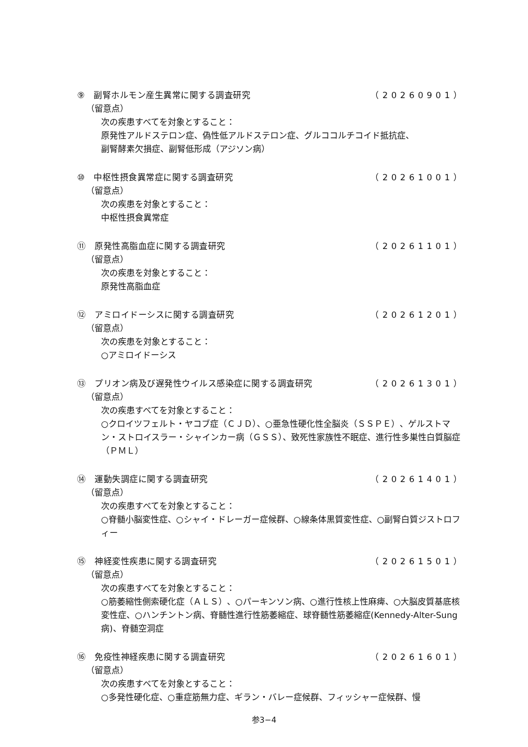⑨　副腎ホルモン産生異常に関する調査研究 （20260901）
（留意点）
次の疾患すべてを対象とすること：
原発性アルドステロン症、偽性低アルドステロン症、グルココルチコイド抵抗症、
副腎酵素欠損症、副腎低形成（アジソン病）
⑩　中枢性摂食異常症に関する調査研究 （20261001）
（留意点）
次の疾患を対象とすること：
中枢性摂食異常症
⑪　原発性高脂血症に関する調査研究 （20261101）
（留意点）
次の疾患を対象とすること：
原発性高脂血症
⑫　アミロイドーシスに関する調査研究 （20261201）
（留意点）
次の疾患を対象とすること：
○アミロイドーシス
⑬　プリオン病及び遅発性ウイルス感染症に関する調査研究 （20261301）
（留意点）
次の疾患すべてを対象とすること：
○クロイツフェルト・ヤコブ症（ＣＪＤ）、○亜急性硬化性全脳炎（ＳＳＰＥ）、ゲルストマン・ストロイスラー・シャインカー病（ＧＳＳ）、致死性家族性不眠症、進行性多巣性白質脳症（ＰＭＬ）
⑭　運動失調症に関する調査研究 （20261401）
（留意点）
次の疾患すべてを対象とすること：
○脊髄小脳変性症、○シャイ・ドレーガー症候群、○線条体黒質変性症、○副腎白質ジストロフィー
⑮　神経変性疾患に関する調査研究 （20261501）
（留意点）
次の疾患すべてを対象とすること：
○筋萎縮性側索硬化症（ＡＬＳ）、○パーキンソン病、○進行性核上性麻痺、○大脳皮質基底核変性症、○ハンチントン病、脊髄性進行性筋萎縮症、球脊髄性筋萎縮症(Kennedy-Alter-Sung病)、脊髄空洞症
⑯　免疫性神経疾患に関する調査研究 （20261601）
（留意点）
次の疾患すべてを対象とすること：
○多発性硬化症、○重症筋無力症、ギラン・バレー症候群、フィッシャー症候群、慢
参3−4